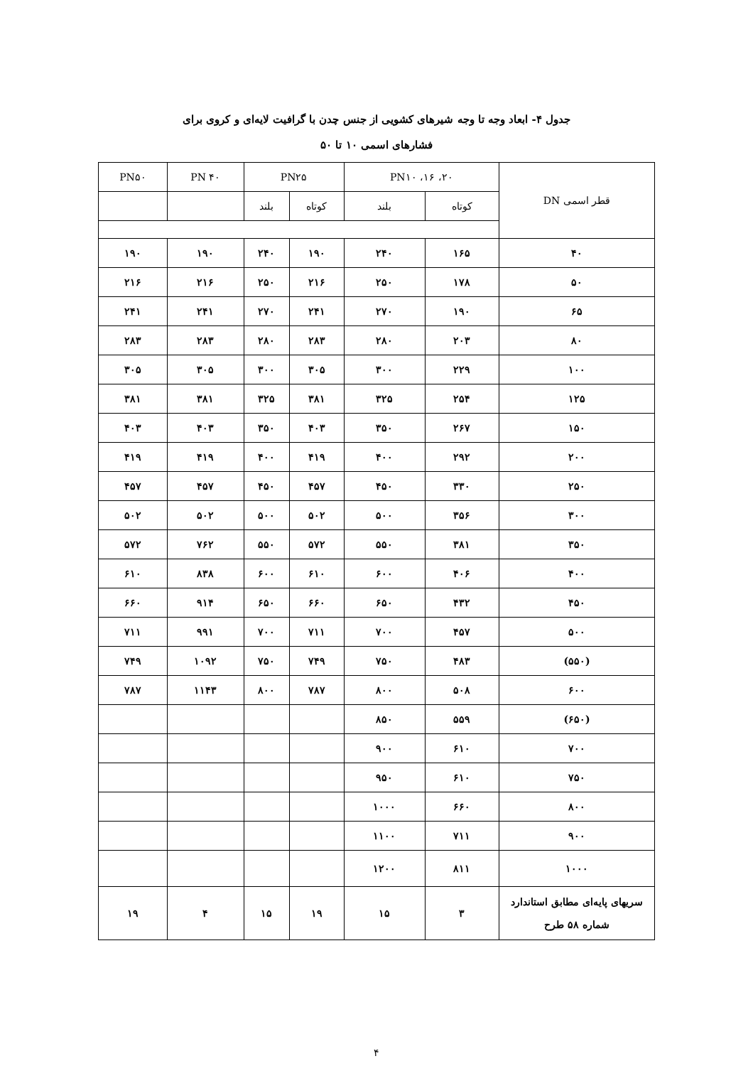جدول ۴- ابعاد وجه تا وجه شیرهای کشویی از جنس چدن با گرافیت لایه‌ای و کروی برای
فشارهای اسمی ۱۰ تا ۵۰
| قطر اسمی DN | PN۱۰ ،۱۶ ،۲۰ | | PN۲۵ | | PN ۴۰ | PN۵۰ |
| --- | --- | --- | --- | --- | --- | --- |
| | کوتاه | بلند | کوتاه | بلند | | |
| ۴۰ | ۱۶۵ | ۲۴۰ | ۱۹۰ | ۲۴۰ | ۱۹۰ | ۱۹۰ |
| ۵۰ | ۱۷۸ | ۲۵۰ | ۲۱۶ | ۲۵۰ | ۲۱۶ | ۲۱۶ |
| ۶۵ | ۱۹۰ | ۲۷۰ | ۲۴۱ | ۲۷۰ | ۲۴۱ | ۲۴۱ |
| ۸۰ | ۲۰۳ | ۲۸۰ | ۲۸۳ | ۲۸۰ | ۲۸۳ | ۲۸۳ |
| ۱۰۰ | ۲۲۹ | ۳۰۰ | ۳۰۵ | ۳۰۰ | ۳۰۵ | ۳۰۵ |
| ۱۲۵ | ۲۵۴ | ۳۲۵ | ۳۸۱ | ۳۲۵ | ۳۸۱ | ۳۸۱ |
| ۱۵۰ | ۲۶۷ | ۳۵۰ | ۴۰۳ | ۳۵۰ | ۴۰۳ | ۴۰۳ |
| ۲۰۰ | ۲۹۲ | ۴۰۰ | ۴۱۹ | ۴۰۰ | ۴۱۹ | ۴۱۹ |
| ۲۵۰ | ۳۳۰ | ۴۵۰ | ۴۵۷ | ۴۵۰ | ۴۵۷ | ۴۵۷ |
| ۳۰۰ | ۳۵۶ | ۵۰۰ | ۵۰۲ | ۵۰۰ | ۵۰۲ | ۵۰۲ |
| ۳۵۰ | ۳۸۱ | ۵۵۰ | ۵۷۲ | ۵۵۰ | ۷۶۲ | ۵۷۲ |
| ۴۰۰ | ۴۰۶ | ۶۰۰ | ۶۱۰ | ۶۰۰ | ۸۳۸ | ۶۱۰ |
| ۴۵۰ | ۴۳۲ | ۶۵۰ | ۶۶۰ | ۶۵۰ | ۹۱۴ | ۶۶۰ |
| ۵۰۰ | ۴۵۷ | ۷۰۰ | ۷۱۱ | ۷۰۰ | ۹۹۱ | ۷۱۱ |
| (۵۵۰) | ۴۸۳ | ۷۵۰ | ۷۴۹ | ۷۵۰ | ۱۰۹۲ | ۷۴۹ |
| ۶۰۰ | ۵۰۸ | ۸۰۰ | ۷۸۷ | ۸۰۰ | ۱۱۴۳ | ۷۸۷ |
| (۶۵۰) | ۵۵۹ | ۸۵۰ | | | | |
| ۷۰۰ | ۶۱۰ | ۹۰۰ | | | | |
| ۷۵۰ | ۶۱۰ | ۹۵۰ | | | | |
| ۸۰۰ | ۶۶۰ | ۱۰۰۰ | | | | |
| ۹۰۰ | ۷۱۱ | ۱۱۰۰ | | | | |
| ۱۰۰۰ | ۸۱۱ | ۱۲۰۰ | | | | |
| سریهای پایه‌ای مطابق استاندارد شماره ۵۸ طرح | ۳ | ۱۵ | ۱۹ | ۱۵ | ۴ | ۱۹ |
۴